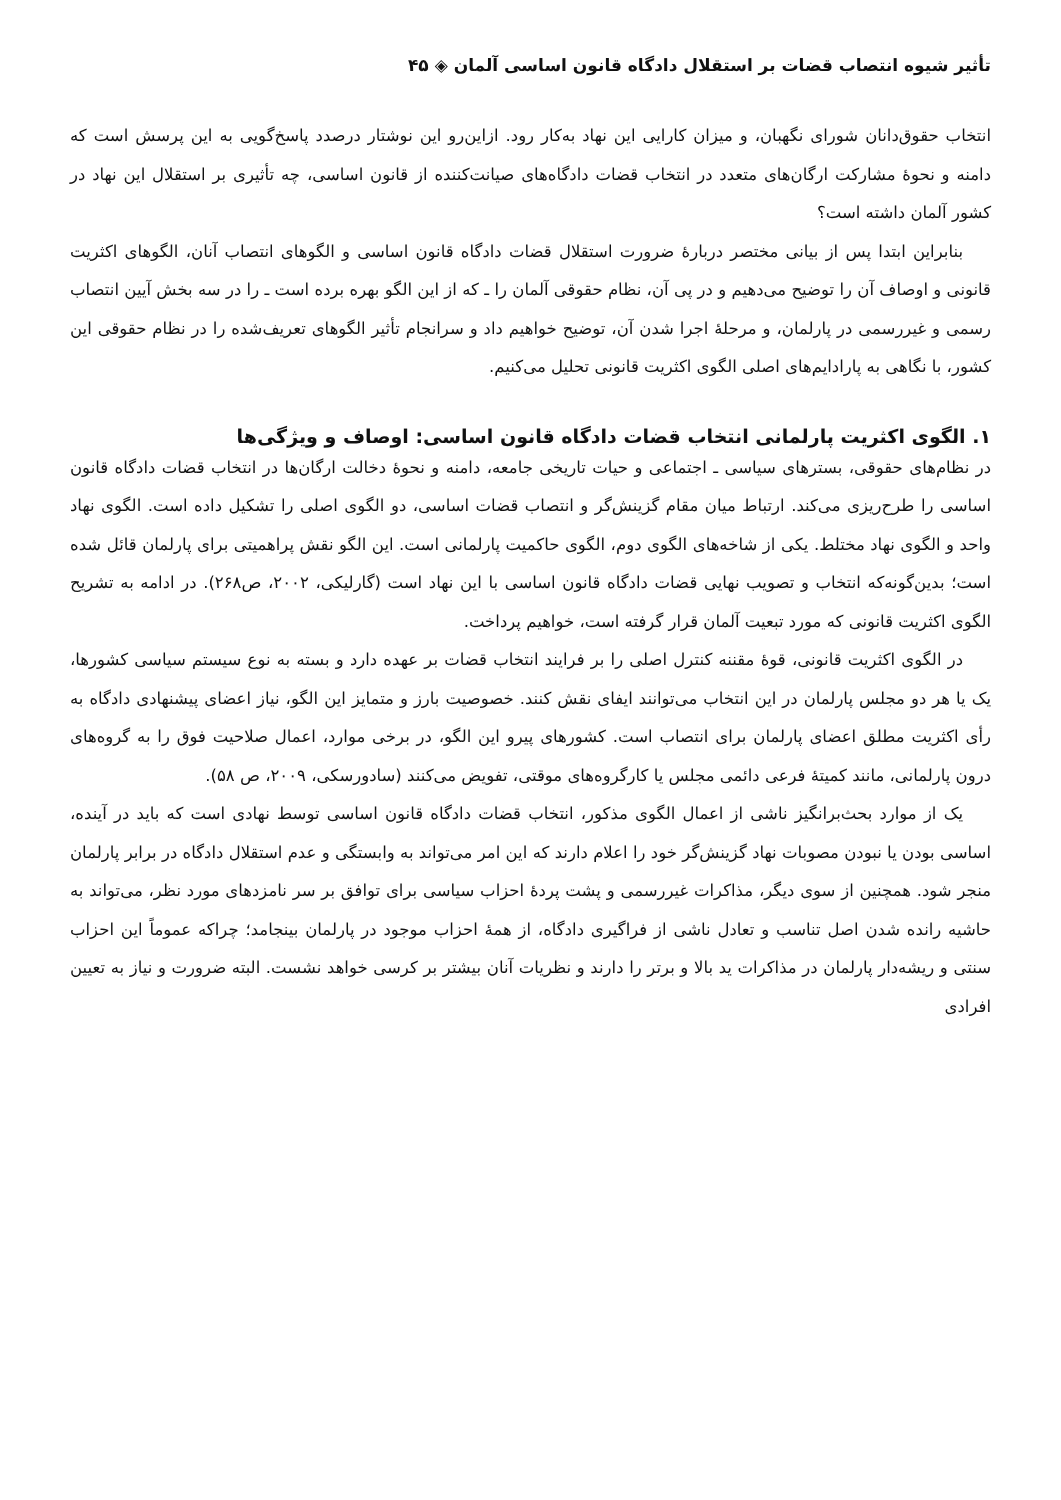تأثیر شیوه انتصاب قضات بر استقلال دادگاه قانون اساسی آلمان ◈ ۴۵
انتخاب حقوق‌دانان شورای نگهبان، و میزان کارایی این نهاد به‌کار رود. ازاین‌رو این نوشتار درصدد پاسخ‌گویی به این پرسش است که دامنه و نحوهٔ مشارکت ارگان‌های متعدد در انتخاب قضات دادگاه‌های صیانت‌کننده از قانون اساسی، چه تأثیری بر استقلال این نهاد در کشور آلمان داشته است؟
بنابراین ابتدا پس از بیانی مختصر دربارهٔ ضرورت استقلال قضات دادگاه قانون اساسی و الگوهای انتصاب آنان، الگوهای اکثریت قانونی و اوصاف آن را توضیح می‌دهیم و در پی آن، نظام حقوقی آلمان را ـ که از این الگو بهره برده است ـ را در سه بخش آیین انتصاب رسمی و غیررسمی در پارلمان، و مرحلهٔ اجرا شدن آن، توضیح خواهیم داد و سرانجام تأثیر الگوهای تعریف‌شده را در نظام حقوقی این کشور، با نگاهی به پارادایم‌های اصلی الگوی اکثریت قانونی تحلیل می‌کنیم.
۱. الگوی اکثریت پارلمانی انتخاب قضات دادگاه قانون اساسی: اوصاف و ویژگی‌ها
در نظام‌های حقوقی، بسترهای سیاسی ـ اجتماعی و حیات تاریخی جامعه، دامنه و نحوهٔ دخالت ارگان‌ها در انتخاب قضات دادگاه قانون اساسی را طرح‌ریزی می‌کند. ارتباط میان مقام گزینش‌گر و انتصاب قضات اساسی، دو الگوی اصلی را تشکیل داده است. الگوی نهاد واحد و الگوی نهاد مختلط. یکی از شاخه‌های الگوی دوم، الگوی حاکمیت پارلمانی است. این الگو نقش پراهمیتی برای پارلمان قائل شده است؛ بدین‌گونه‌که انتخاب و تصویب نهایی قضات دادگاه قانون اساسی با این نهاد است (گارلیکی، ۲۰۰۲، ص۲۶۸). در ادامه به تشریح الگوی اکثریت قانونی که مورد تبعیت آلمان قرار گرفته است، خواهیم پرداخت.
در الگوی اکثریت قانونی، قوهٔ مقننه کنترل اصلی را بر فرایند انتخاب قضات بر عهده دارد و بسته به نوع سیستم سیاسی کشورها، یک یا هر دو مجلس پارلمان در این انتخاب می‌توانند ایفای نقش کنند. خصوصیت بارز و متمایز این الگو، نیاز اعضای پیشنهادی دادگاه به رأی اکثریت مطلق اعضای پارلمان برای انتصاب است. کشورهای پیرو این الگو، در برخی موارد، اعمال صلاحیت فوق را به گروه‌های درون پارلمانی، مانند کمیتهٔ فرعی دائمی مجلس یا کارگروه‌های موقتی، تفویض می‌کنند (سادورسکی، ۲۰۰۹، ص ۵۸).
یک از موارد بحث‌برانگیز ناشی از اعمال الگوی مذکور، انتخاب قضات دادگاه قانون اساسی توسط نهادی است که باید در آینده، اساسی بودن یا نبودن مصوبات نهاد گزینش‌گر خود را اعلام دارند که این امر می‌تواند به وابستگی و عدم استقلال دادگاه در برابر پارلمان منجر شود. همچنین از سوی دیگر، مذاکرات غیررسمی و پشت پردهٔ احزاب سیاسی برای توافق بر سر نامزدهای مورد نظر، می‌تواند به حاشیه رانده شدن اصل تناسب و تعادل ناشی از فراگیری دادگاه، از همهٔ احزاب موجود در پارلمان بینجامد؛ چراکه عموماً این احزاب سنتی و ریشه‌دار پارلمان در مذاکرات ید بالا و برتر را دارند و نظریات آنان بیشتر بر کرسی خواهد نشست. البته ضرورت و نیاز به تعیین افرادی